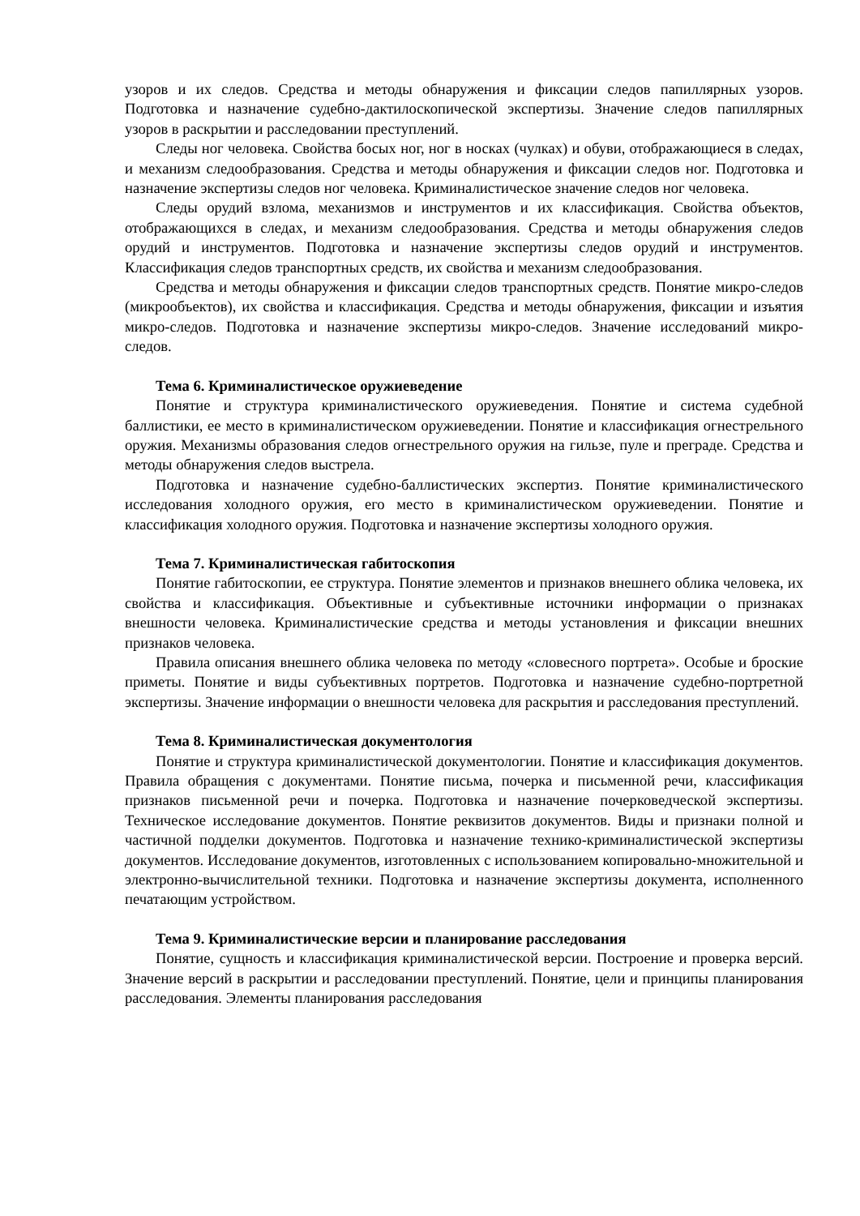узоров и их следов. Средства и методы обнаружения и фиксации следов папиллярных узоров. Подготовка и назначение судебно-дактилоскопической экспертизы. Значение следов папиллярных узоров в раскрытии и расследовании преступлений.
Следы ног человека. Свойства босых ног, ног в носках (чулках) и обуви, отображающиеся в следах, и механизм следообразования. Средства и методы обнаружения и фиксации следов ног. Подготовка и назначение экспертизы следов ног человека. Криминалистическое значение следов ног человека.
Следы орудий взлома, механизмов и инструментов и их классификация. Свойства объектов, отображающихся в следах, и механизм следообразования. Средства и методы обнаружения следов орудий и инструментов. Подготовка и назначение экспертизы следов орудий и инструментов. Классификация следов транспортных средств, их свойства и механизм следообразования.
Средства и методы обнаружения и фиксации следов транспортных средств. Понятие микро-следов (микрообъектов), их свойства и классификация. Средства и методы обнаружения, фиксации и изъятия микро-следов. Подготовка и назначение экспертизы микро-следов. Значение исследований микро-следов.
Тема 6. Криминалистическое оружиеведение
Понятие и структура криминалистического оружиеведения. Понятие и система судебной баллистики, ее место в криминалистическом оружиеведении. Понятие и классификация огнестрельного оружия. Механизмы образования следов огнестрельного оружия на гильзе, пуле и преграде. Средства и методы обнаружения следов выстрела.
Подготовка и назначение судебно-баллистических экспертиз. Понятие криминалистического исследования холодного оружия, его место в криминалистическом оружиеведении. Понятие и классификация холодного оружия. Подготовка и назначение экспертизы холодного оружия.
Тема 7. Криминалистическая габитоскопия
Понятие габитоскопии, ее структура. Понятие элементов и признаков внешнего облика человека, их свойства и классификация. Объективные и субъективные источники информации о признаках внешности человека. Криминалистические средства и методы установления и фиксации внешних признаков человека.
Правила описания внешнего облика человека по методу «словесного портрета». Особые и броские приметы. Понятие и виды субъективных портретов. Подготовка и назначение судебно-портретной экспертизы. Значение информации о внешности человека для раскрытия и расследования преступлений.
Тема 8. Криминалистическая документология
Понятие и структура криминалистической документологии. Понятие и классификация документов. Правила обращения с документами. Понятие письма, почерка и письменной речи, классификация признаков письменной речи и почерка. Подготовка и назначение почерковедческой экспертизы. Техническое исследование документов. Понятие реквизитов документов. Виды и признаки полной и частичной подделки документов. Подготовка и назначение технико-криминалистической экспертизы документов. Исследование документов, изготовленных с использованием копировально-множительной и электронно-вычислительной техники. Подготовка и назначение экспертизы документа, исполненного печатающим устройством.
Тема 9. Криминалистические версии и планирование расследования
Понятие, сущность и классификация криминалистической версии. Построение и проверка версий. Значение версий в раскрытии и расследовании преступлений. Понятие, цели и принципы планирования расследования. Элементы планирования расследования